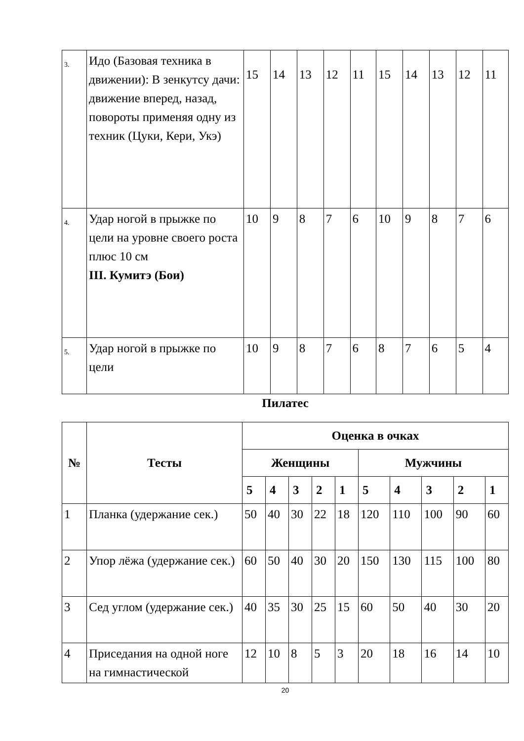| 3. | Идо (Базовая техника в движении): В зенкутсу дачи: движение вперед, назад, повороты применяя одну из техник (Цуки, Кери, Укэ) | 15 | 14 | 13 | 12 | 11 | 15 | 14 | 13 | 12 | 11 |
| 4. | Удар ногой в прыжке по цели на уровне своего роста плюс 10 см III. Кумитэ (Бои) | 10 | 9 | 8 | 7 | 6 | 10 | 9 | 8 | 7 | 6 |
| 5. | Удар ногой в прыжке по цели | 10 | 9 | 8 | 7 | 6 | 8 | 7 | 6 | 5 | 4 |
Пилатес
| № | Тесты | Оценка в очках | | | | | | | | | |
| --- | --- | --- | --- | --- | --- | --- | --- | --- | --- | --- | --- |
| | | Женщины | | | | | Мужчины | | | | |
| | | 5 | 4 | 3 | 2 | 1 | 5 | 4 | 3 | 2 | 1 |
| 1 | Планка (удержание сек.) | 50 | 40 | 30 | 22 | 18 | 120 | 110 | 100 | 90 | 60 |
| 2 | Упор лёжа (удержание сек.) | 60 | 50 | 40 | 30 | 20 | 150 | 130 | 115 | 100 | 80 |
| 3 | Сед углом (удержание сек.) | 40 | 35 | 30 | 25 | 15 | 60 | 50 | 40 | 30 | 20 |
| 4 | Приседания на одной ноге на гимнастической | 12 | 10 | 8 | 5 | 3 | 20 | 18 | 16 | 14 | 10 |
20